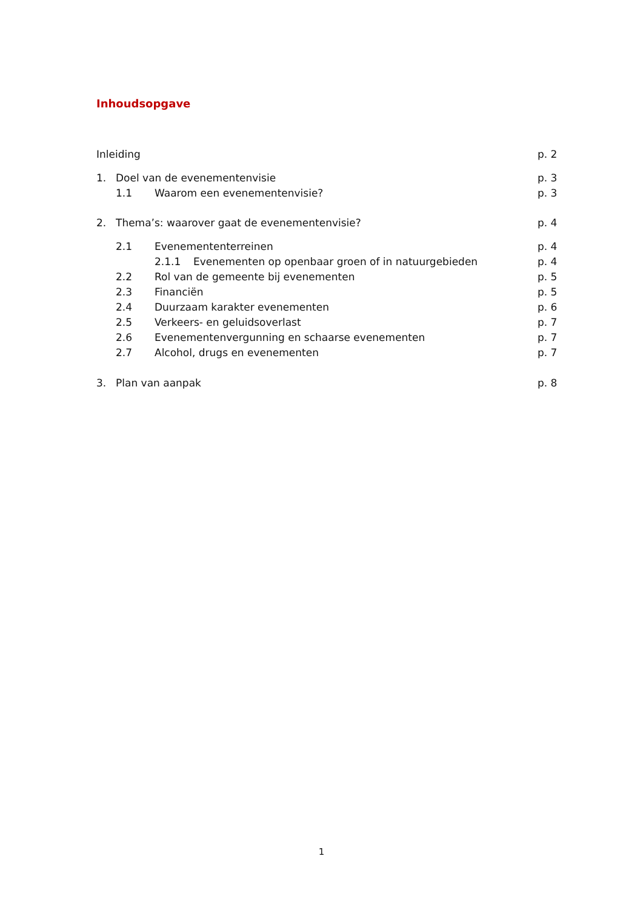Inhoudsopgave
Inleiding p. 2
1. Doel van de evenementenvisie p. 3
1.1 Waarom een evenementenvisie? p. 3
2. Thema’s: waarover gaat de evenementenvisie? p. 4
2.1 Evenemententerreinen p. 4
2.1.1 Evenementen op openbaar groen of in natuurgebieden p. 4
2.2 Rol van de gemeente bij evenementen p. 5
2.3 Financiën p. 5
2.4 Duurzaam karakter evenementen p. 6
2.5 Verkeers- en geluidsoverlast p. 7
2.6 Evenementenvergunning en schaarse evenementen p. 7
2.7 Alcohol, drugs en evenementen p. 7
3. Plan van aanpak p. 8
1